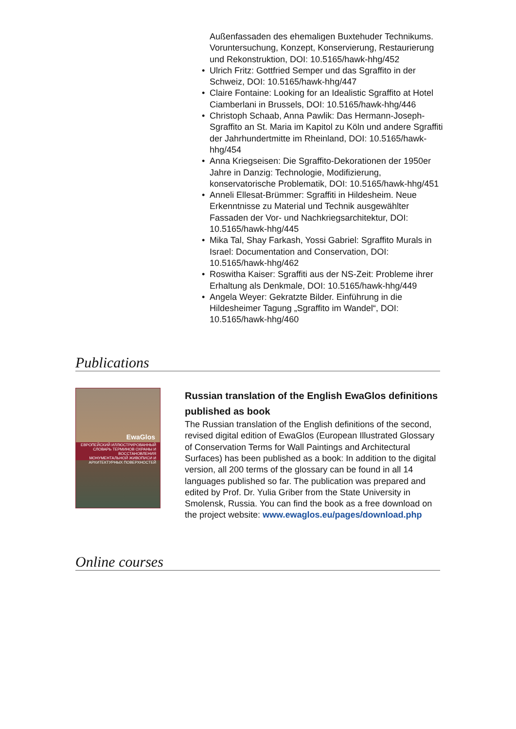Außenfassaden des ehemaligen Buxtehuder Technikums. Voruntersuchung, Konzept, Konservierung, Restaurierung und Rekonstruktion, DOI: 10.5165/hawk-hhg/452
• Ulrich Fritz: Gottfried Semper und das Sgraffito in der Schweiz, DOI: 10.5165/hawk-hhg/447
• Claire Fontaine: Looking for an Idealistic Sgraffito at Hotel Ciamberlani in Brussels, DOI: 10.5165/hawk-hhg/446
• Christoph Schaab, Anna Pawlik: Das Hermann-Joseph-Sgraffito an St. Maria im Kapitol zu Köln und andere Sgraffiti der Jahrhundertmitte im Rheinland, DOI: 10.5165/hawk-hhg/454
• Anna Kriegseisen: Die Sgraffito-Dekorationen der 1950er Jahre in Danzig: Technologie, Modifizierung, konservatorische Problematik, DOI: 10.5165/hawk-hhg/451
• Anneli Ellesat-Brümmer: Sgraffiti in Hildesheim. Neue Erkenntnisse zu Material und Technik ausgewählter Fassaden der Vor- und Nachkriegsarchitektur, DOI: 10.5165/hawk-hhg/445
• Mika Tal, Shay Farkash, Yossi Gabriel: Sgraffito Murals in Israel: Documentation and Conservation, DOI: 10.5165/hawk-hhg/462
• Roswitha Kaiser: Sgraffiti aus der NS-Zeit: Probleme ihrer Erhaltung als Denkmale, DOI: 10.5165/hawk-hhg/449
• Angela Weyer: Gekratzte Bilder. Einführung in die Hildesheimer Tagung „Sgraffito im Wandel“, DOI: 10.5165/hawk-hhg/460
Publications
EwaGlos
ЕВРОПЕЙСКИЙ ИЛЛЮСТРИРОВАННЫЙ СЛОВАРЬ ТЕРМИНОВ ОХРАНЫ И ВОССТАНОВЛЕНИЯ МОНУМЕНТАЛЬНОЙ ЖИВОПИСИ И АРХИТЕКТУРНЫХ ПОВЕРХНОСТЕЙ
Russian translation of the English EwaGlos definitions published as book
The Russian translation of the English definitions of the second, revised digital edition of EwaGlos (European Illustrated Glossary of Conservation Terms for Wall Paintings and Architectural Surfaces) has been published as a book: In addition to the digital version, all 200 terms of the glossary can be found in all 14 languages published so far. The publication was prepared and edited by Prof. Dr. Yulia Griber from the State University in Smolensk, Russia. You can find the book as a free download on the project website: www.ewaglos.eu/pages/download.php
Online courses